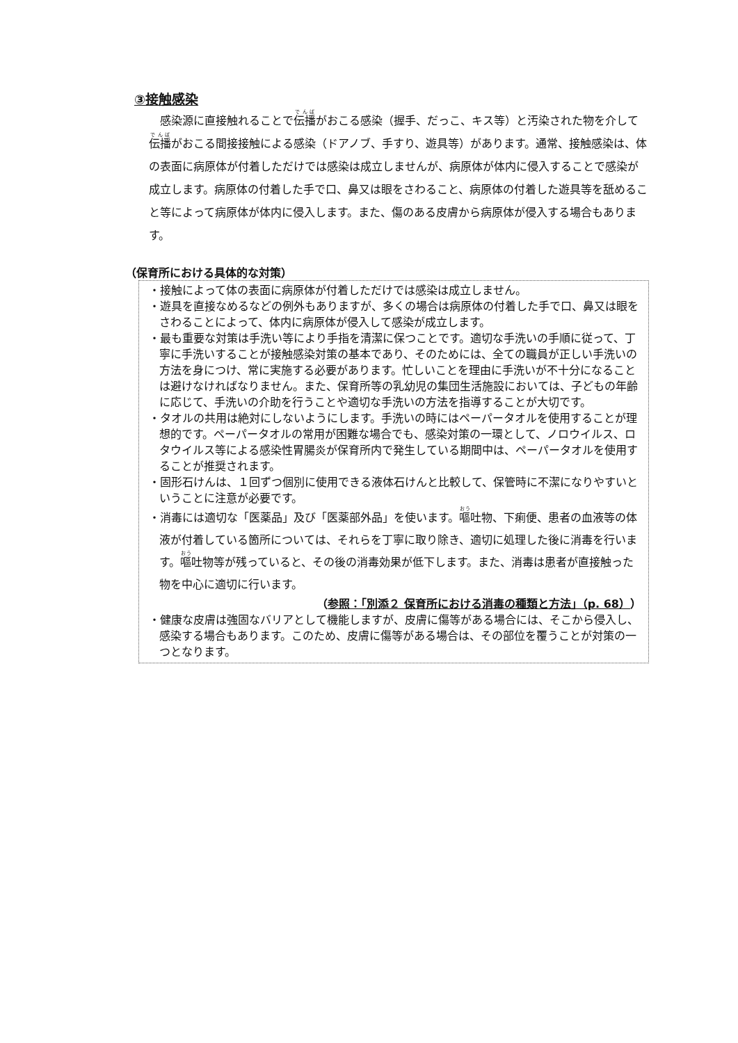③接触感染
感染源に直接触れることで伝播がおこる感染（握手、だっこ、キス等）と汚染された物を介して伝播がおこる間接接触による感染（ドアノブ、手すり、遊具等）があります。通常、接触感染は、体の表面に病原体が付着しただけでは感染は成立しませんが、病原体が体内に侵入することで感染が成立します。病原体の付着した手で口、鼻又は眼をさわること、病原体の付着した遊具等を舐めること等によって病原体が体内に侵入します。また、傷のある皮膚から病原体が侵入する場合もあります。
（保育所における具体的な対策）
・接触によって体の表面に病原体が付着しただけでは感染は成立しません。
・遊具を直接なめるなどの例外もありますが、多くの場合は病原体の付着した手で口、鼻又は眼をさわることによって、体内に病原体が侵入して感染が成立します。
・最も重要な対策は手洗い等により手指を清潔に保つことです。適切な手洗いの手順に従って、丁寧に手洗いすることが接触感染対策の基本であり、そのためには、全ての職員が正しい手洗いの方法を身につけ、常に実施する必要があります。忙しいことを理由に手洗いが不十分になることは避けなければなりません。また、保育所等の乳幼児の集団生活施設においては、子どもの年齢に応じて、手洗いの介助を行うことや適切な手洗いの方法を指導することが大切です。
・タオルの共用は絶対にしないようにします。手洗いの時にはペーパータオルを使用することが理想的です。ペーパータオルの常用が困難な場合でも、感染対策の一環として、ノロウイルス、ロタウイルス等による感染性胃腸炎が保育所内で発生している期間中は、ペーパータオルを使用することが推奨されます。
・固形石けんは、１回ずつ個別に使用できる液体石けんと比較して、保管時に不潔になりやすいということに注意が必要です。
・消毒には適切な「医薬品」及び「医薬部外品」を使います。嘔吐物、下痢便、患者の血液等の体液が付着している箇所については、それらを丁寧に取り除き、適切に処理した後に消毒を行います。嘔吐物等が残っていると、その後の消毒効果が低下します。また、消毒は患者が直接触った物を中心に適切に行います。
（参照：「別添２ 保育所における消毒の種類と方法」（p. 68））
・健康な皮膚は強固なバリアとして機能しますが、皮膚に傷等がある場合には、そこから侵入し、感染する場合もあります。このため、皮膚に傷等がある場合は、その部位を覆うことが対策の一つとなります。